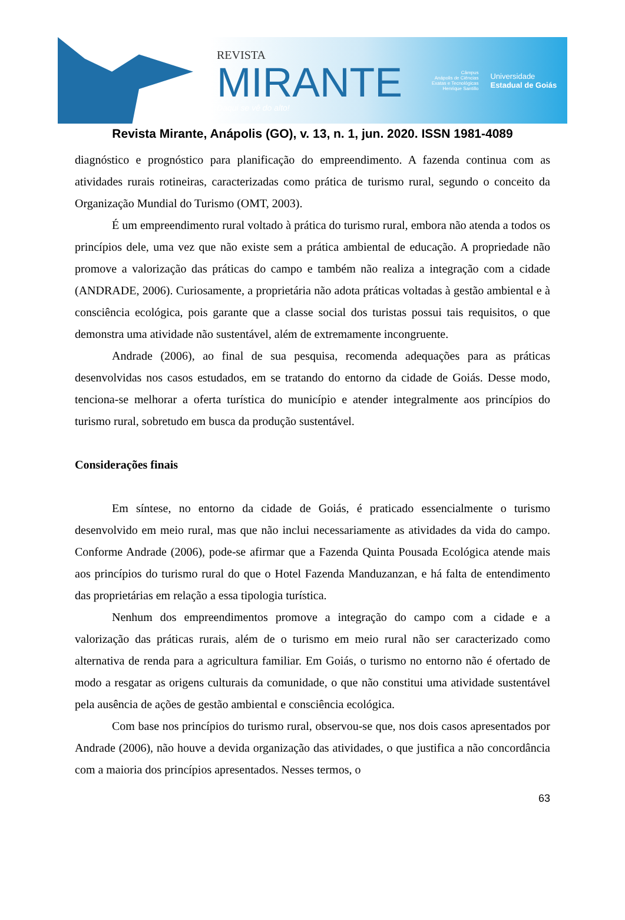REVISTA
MIRANTE
Daqui se vê do alto!
Câmpus
Anápolis de Ciências
Exatas e Tecnológicas
Henrique Santillo
Universidade
Estadual de Goiás
Revista Mirante, Anápolis (GO), v. 13, n. 1, jun. 2020. ISSN 1981-4089
diagnóstico e prognóstico para planificação do empreendimento. A fazenda continua com as atividades rurais rotineiras, caracterizadas como prática de turismo rural, segundo o conceito da Organização Mundial do Turismo (OMT, 2003).
É um empreendimento rural voltado à prática do turismo rural, embora não atenda a todos os princípios dele, uma vez que não existe sem a prática ambiental de educação. A propriedade não promove a valorização das práticas do campo e também não realiza a integração com a cidade (ANDRADE, 2006). Curiosamente, a proprietária não adota práticas voltadas à gestão ambiental e à consciência ecológica, pois garante que a classe social dos turistas possui tais requisitos, o que demonstra uma atividade não sustentável, além de extremamente incongruente.
Andrade (2006), ao final de sua pesquisa, recomenda adequações para as práticas desenvolvidas nos casos estudados, em se tratando do entorno da cidade de Goiás. Desse modo, tenciona-se melhorar a oferta turística do município e atender integralmente aos princípios do turismo rural, sobretudo em busca da produção sustentável.
Considerações finais
Em síntese, no entorno da cidade de Goiás, é praticado essencialmente o turismo desenvolvido em meio rural, mas que não inclui necessariamente as atividades da vida do campo. Conforme Andrade (2006), pode-se afirmar que a Fazenda Quinta Pousada Ecológica atende mais aos princípios do turismo rural do que o Hotel Fazenda Manduzanzan, e há falta de entendimento das proprietárias em relação a essa tipologia turística.
Nenhum dos empreendimentos promove a integração do campo com a cidade e a valorização das práticas rurais, além de o turismo em meio rural não ser caracterizado como alternativa de renda para a agricultura familiar. Em Goiás, o turismo no entorno não é ofertado de modo a resgatar as origens culturais da comunidade, o que não constitui uma atividade sustentável pela ausência de ações de gestão ambiental e consciência ecológica.
Com base nos princípios do turismo rural, observou-se que, nos dois casos apresentados por Andrade (2006), não houve a devida organização das atividades, o que justifica a não concordância com a maioria dos princípios apresentados. Nesses termos, o
63